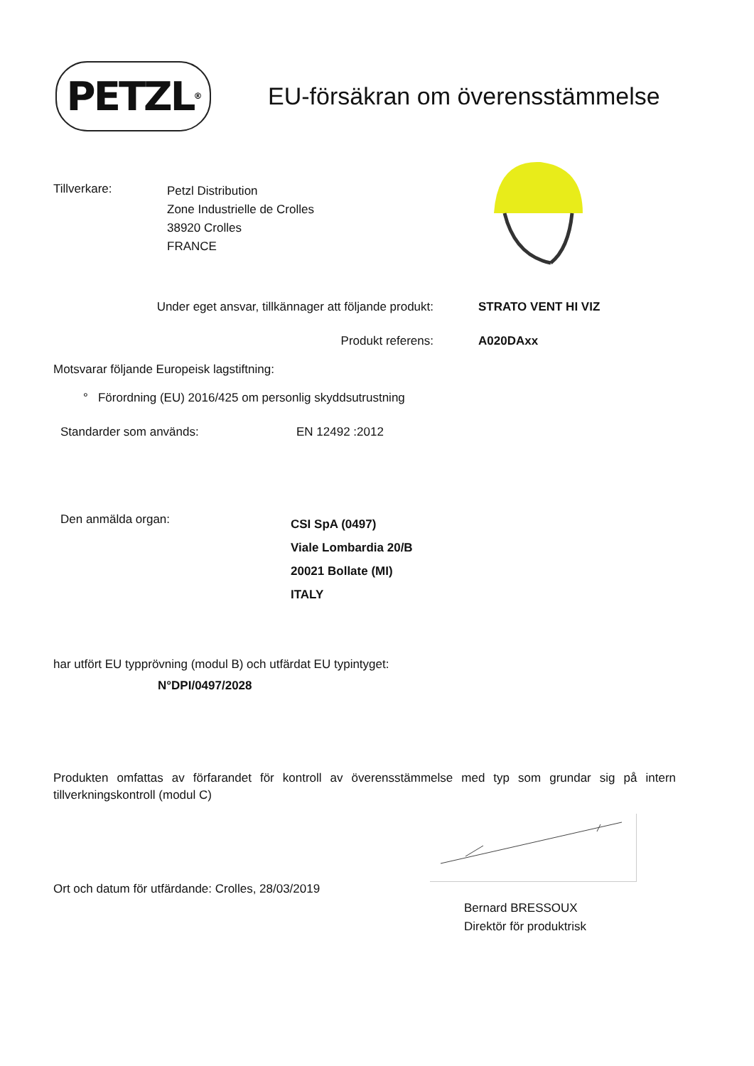PETZL<sup>®</sup>
EU-försäkran om överensstämmelse
Tillverkare:
Petzl Distribution
Zone Industrielle de Crolles
38920 Crolles
FRANCE
Under eget ansvar, tillkännager att följande produkt:
STRATO VENT HI VIZ
Produkt referens: A020DAxx
Motsvarar följande Europeisk lagstiftning:
° Förordning (EU) 2016/425 om personlig skyddsutrustning
Standarder som används: EN 12492 :2012
Den anmälda organ:
CSI SpA (0497)
Viale Lombardia 20/B
20021 Bollate (MI)
ITALY
har utfört EU typprövning (modul B) och utfärdat EU typintyget:
N°DPI/0497/2028
Produkten omfattas av förfarandet för kontroll av överensstämmelse med typ som grundar sig på intern tillverkningskontroll (modul C)
Ort och datum för utfärdande: Crolles, 28/03/2019
Bernard BRESSOUX
Direktör för produktrisk